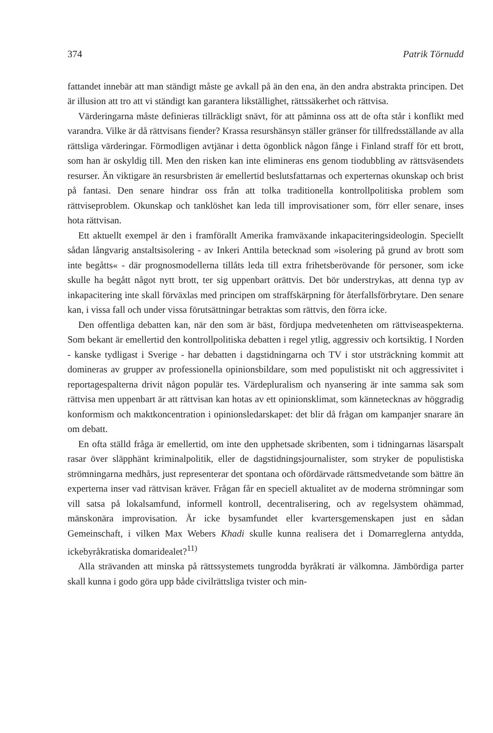374 Patrik Törnudd
fattandet innebär att man ständigt måste ge avkall på än den ena, än den andra abstrakta principen. Det är illusion att tro att vi ständigt kan garantera likställighet, rättssäkerhet och rättvisa.
Värderingarna måste definieras tillräckligt snävt, för att påminna oss att de ofta står i konflikt med varandra. Vilke är då rättvisans fiender? Krassa resurshänsyn ställer gränser för tillfredsställande av alla rättsliga värderingar. Förmodligen avtjänar i detta ögonblick någon fånge i Finland straff för ett brott, som han är oskyldig till. Men den risken kan inte elimineras ens genom tiodubbling av rättsväsendets resurser. Än viktigare än resursbristen är emellertid beslutsfattarnas och experternas okunskap och brist på fantasi. Den senare hindrar oss från att tolka traditionella kontrollpolitiska problem som rättviseproblem. Okunskap och tanklöshet kan leda till improvisationer som, förr eller senare, inses hota rättvisan.
Ett aktuellt exempel är den i framförallt Amerika framväxande inkapaciteringsideologin. Speciellt sådan långvarig anstaltsisolering - av Inkeri Anttila betecknad som »isolering på grund av brott som inte begåtts« - där prognosmodellerna tillåts leda till extra frihetsberövande för personer, som icke skulle ha begått något nytt brott, ter sig uppenbart orättvis. Det bör understrykas, att denna typ av inkapacitering inte skall förväxlas med principen om straffskärpning för återfallsförbrytare. Den senare kan, i vissa fall och under vissa förutsättningar betraktas som rättvis, den förra icke.
Den offentliga debatten kan, när den som är bäst, fördjupa medvetenheten om rättviseaspekterna. Som bekant är emellertid den kontrollpolitiska debatten i regel ytlig, aggressiv och kortsiktig. I Norden - kanske tydligast i Sverige - har debatten i dagstidningarna och TV i stor utsträckning kommit att domineras av grupper av professionella opinionsbildare, som med populistiskt nit och aggressivitet i reportagespalterna drivit någon populär tes. Värdepluralism och nyansering är inte samma sak som rättvisa men uppenbart är att rättvisan kan hotas av ett opinionsklimat, som kännetecknas av höggradig konformism och maktkoncentration i opinionsledarskapet: det blir då frågan om kampanjer snarare än om debatt.
En ofta ställd fråga är emellertid, om inte den upphetsade skribenten, som i tidningarnas läsarspalt rasar över släpphänt kriminalpolitik, eller de dagstidningsjournalister, som stryker de populistiska strömningarna medhårs, just representerar det spontana och ofördärvade rättsmedvetande som bättre än experterna inser vad rättvisan kräver. Frågan får en speciell aktualitet av de moderna strömningar som vill satsa på lokalsamfund, informell kontroll, decentralisering, och av regelsystem ohämmad, mänskonära improvisation. Är icke bysamfundet eller kvartersgemenskapen just en sådan Gemeinschaft, i vilken Max Webers Khadi skulle kunna realisera det i Domarreglerna antydda, ickebyråkratiska domaridealet?<sup>11)</sup>
Alla strävanden att minska på rättssystemets tungrodda byråkrati är välkomna. Jämbördiga parter skall kunna i godo göra upp både civilrättsliga tvister och min-